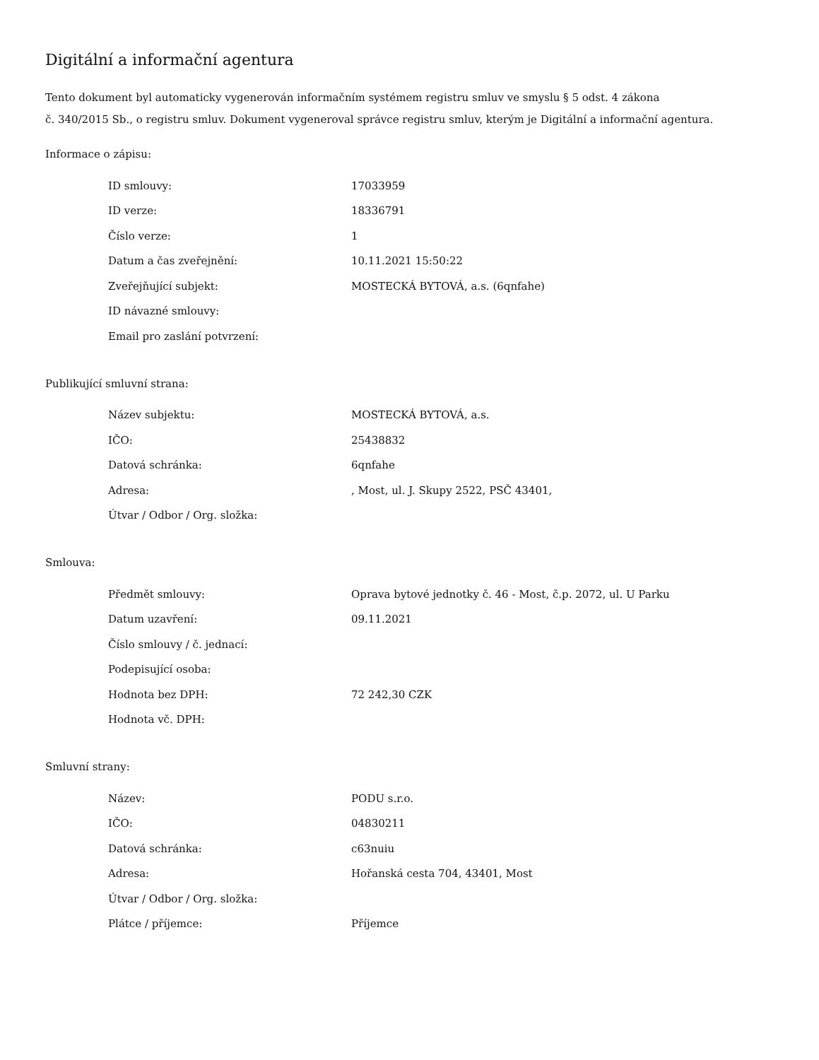Digitální a informační agentura
Tento dokument byl automaticky vygenerován informačním systémem registru smluv ve smyslu § 5 odst. 4 zákona
č. 340/2015 Sb., o registru smluv. Dokument vygeneroval správce registru smluv, kterým je Digitální a informační agentura.
Informace o zápisu:
| ID smlouvy: | 17033959 |
| ID verze: | 18336791 |
| Číslo verze: | 1 |
| Datum a čas zveřejnění: | 10.11.2021 15:50:22 |
| Zveřejňující subjekt: | MOSTECKÁ BYTOVÁ, a.s. (6qnfahe) |
| ID návazné smlouvy: | |
| Email pro zaslání potvrzení: | |
Publikující smluvní strana:
| Název subjektu: | MOSTECKÁ BYTOVÁ, a.s. |
| IČO: | 25438832 |
| Datová schránka: | 6qnfahe |
| Adresa: | , Most, ul. J. Skupy 2522, PSČ 43401, |
| Útvar / Odbor / Org. složka: | |
Smlouva:
| Předmět smlouvy: | Oprava bytové jednotky č. 46 - Most, č.p. 2072, ul. U Parku |
| Datum uzavření: | 09.11.2021 |
| Číslo smlouvy / č. jednací: | |
| Podepisující osoba: | |
| Hodnota bez DPH: | 72 242,30 CZK |
| Hodnota vč. DPH: | |
Smluvní strany:
| Název: | PODU s.r.o. |
| IČO: | 04830211 |
| Datová schránka: | c63nuiu |
| Adresa: | Hořanská cesta 704, 43401, Most |
| Útvar / Odbor / Org. složka: | |
| Plátce / příjemce: | Příjemce |